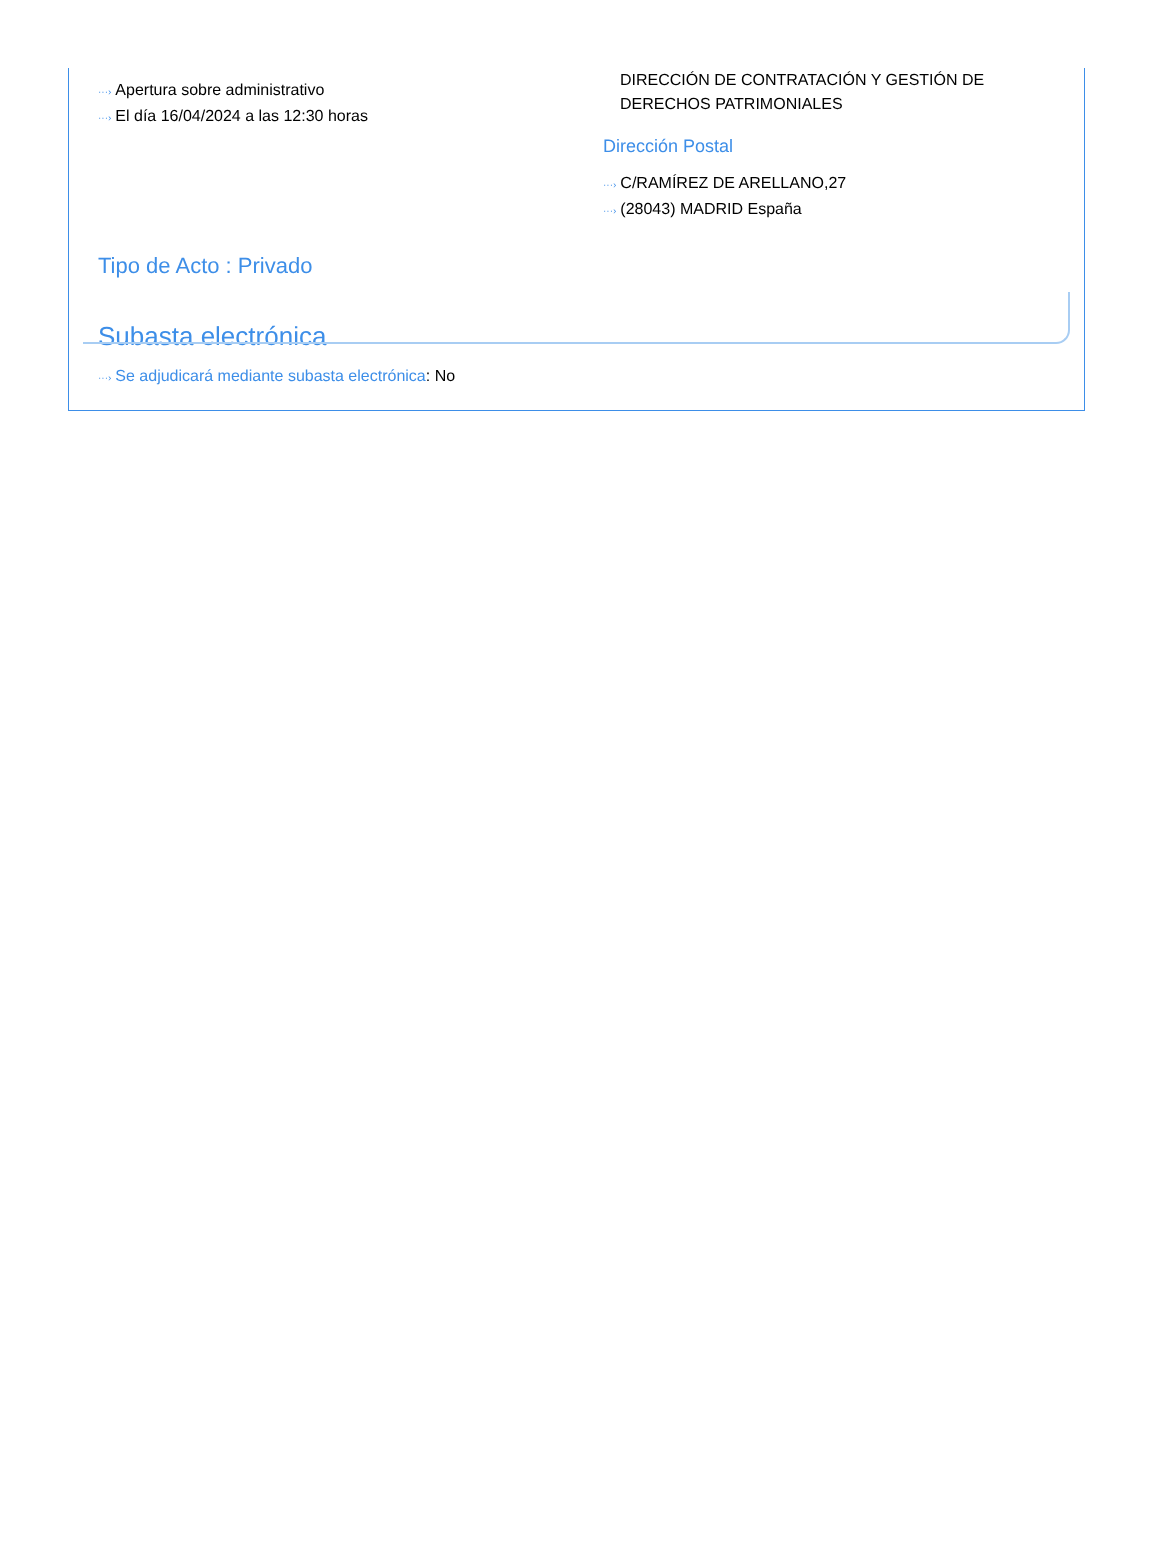···› Apertura sobre administrativo
···› El día 16/04/2024 a las 12:30 horas
DIRECCIÓN DE CONTRATACIÓN Y GESTIÓN DE
DERECHOS PATRIMONIALES
Dirección Postal
···› C/RAMÍREZ DE ARELLANO,27
···› (28043) MADRID España
Tipo de Acto : Privado
Subasta electrónica
···› Se adjudicará mediante subasta electrónica: No